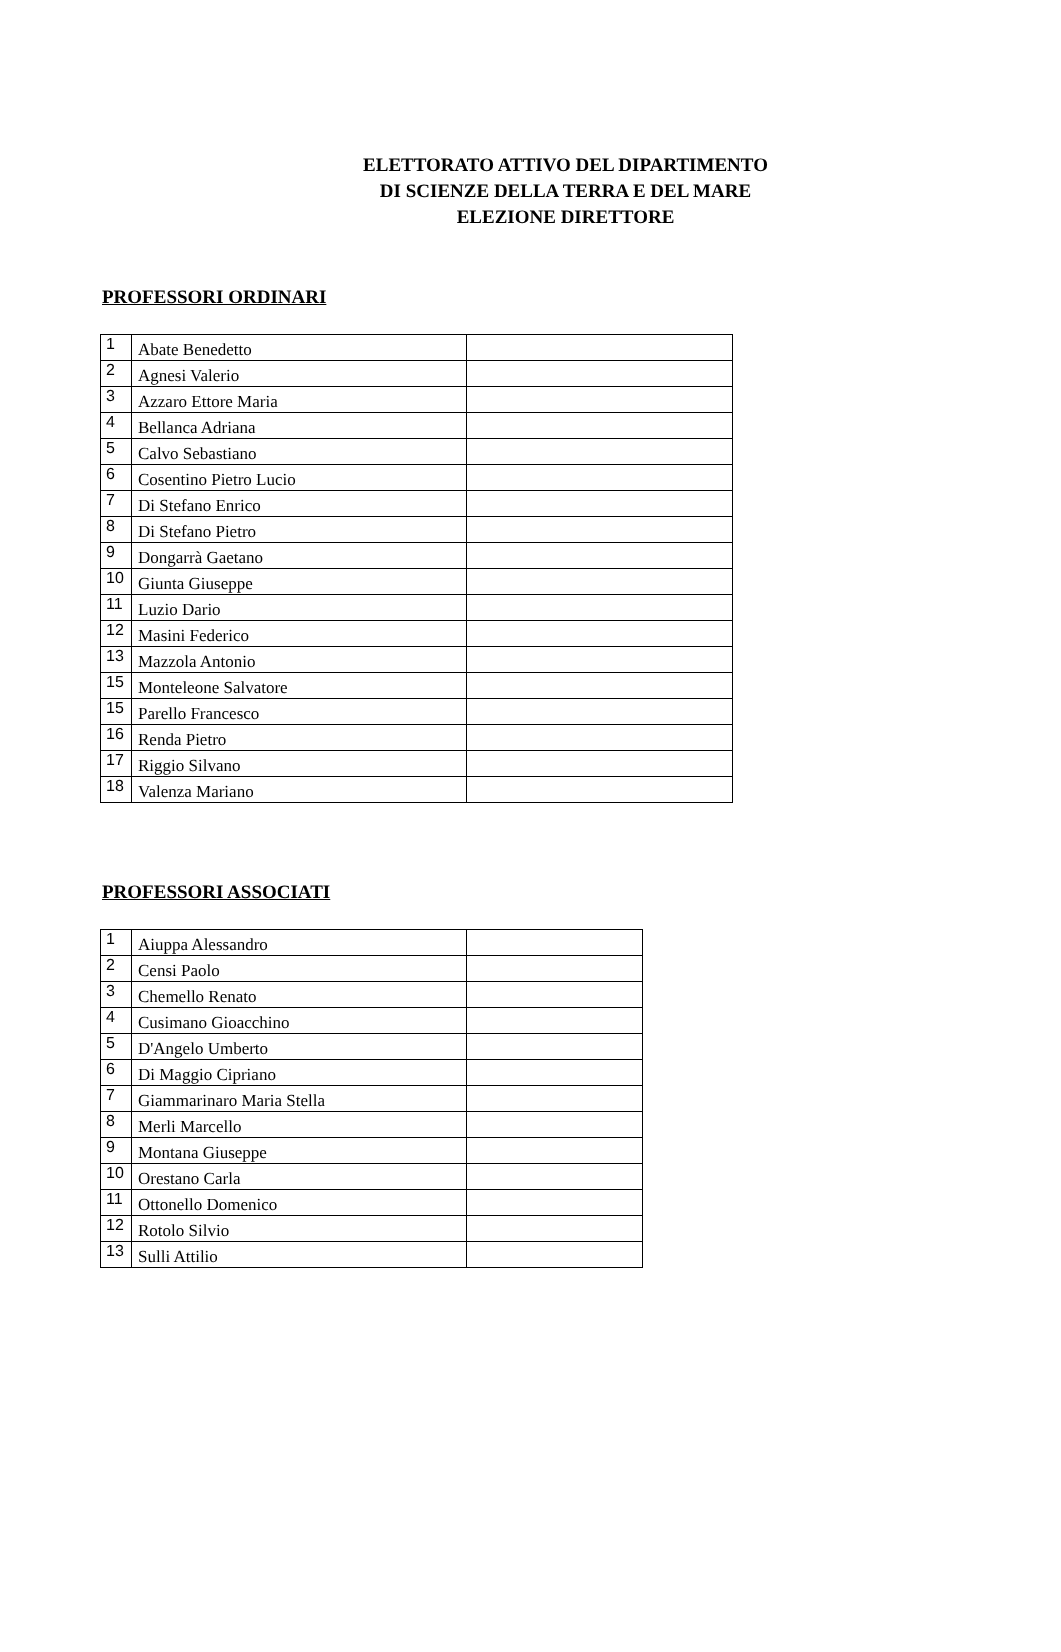ELETTORATO ATTIVO DEL DIPARTIMENTO
DI SCIENZE DELLA TERRA E DEL MARE
ELEZIONE DIRETTORE
PROFESSORI ORDINARI
| 1 | Abate Benedetto | |
| 2 | Agnesi Valerio | |
| 3 | Azzaro Ettore Maria | |
| 4 | Bellanca Adriana | |
| 5 | Calvo Sebastiano | |
| 6 | Cosentino Pietro Lucio | |
| 7 | Di Stefano Enrico | |
| 8 | Di Stefano Pietro | |
| 9 | Dongarrà Gaetano | |
| 10 | Giunta Giuseppe | |
| 11 | Luzio Dario | |
| 12 | Masini Federico | |
| 13 | Mazzola Antonio | |
| 15 | Monteleone Salvatore | |
| 15 | Parello Francesco | |
| 16 | Renda Pietro | |
| 17 | Riggio Silvano | |
| 18 | Valenza Mariano | |
PROFESSORI ASSOCIATI
| 1 | Aiuppa Alessandro | |
| 2 | Censi Paolo | |
| 3 | Chemello Renato | |
| 4 | Cusimano Gioacchino | |
| 5 | D'Angelo Umberto | |
| 6 | Di Maggio Cipriano | |
| 7 | Giammarinaro Maria Stella | |
| 8 | Merli Marcello | |
| 9 | Montana Giuseppe | |
| 10 | Orestano Carla | |
| 11 | Ottonello Domenico | |
| 12 | Rotolo Silvio | |
| 13 | Sulli Attilio | |